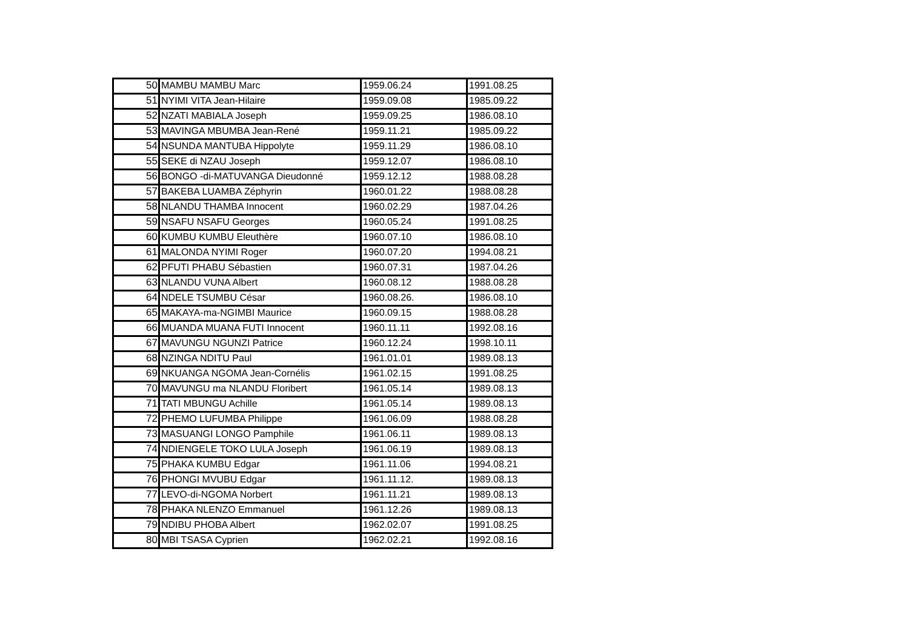| 50 | MAMBU MAMBU Marc | 1959.06.24 | 1991.08.25 |
| 51 | NYIMI VITA Jean-Hilaire | 1959.09.08 | 1985.09.22 |
| 52 | NZATI MABIALA Joseph | 1959.09.25 | 1986.08.10 |
| 53 | MAVINGA MBUMBA Jean-René | 1959.11.21 | 1985.09.22 |
| 54 | NSUNDA MANTUBA Hippolyte | 1959.11.29 | 1986.08.10 |
| 55 | SEKE di NZAU Joseph | 1959.12.07 | 1986.08.10 |
| 56 | BONGO -di-MATUVANGA Dieudonné | 1959.12.12 | 1988.08.28 |
| 57 | BAKEBA LUAMBA Zéphyrin | 1960.01.22 | 1988.08.28 |
| 58 | NLANDU THAMBA Innocent | 1960.02.29 | 1987.04.26 |
| 59 | NSAFU NSAFU Georges | 1960.05.24 | 1991.08.25 |
| 60 | KUMBU KUMBU Eleuthère | 1960.07.10 | 1986.08.10 |
| 61 | MALONDA NYIMI Roger | 1960.07.20 | 1994.08.21 |
| 62 | PFUTI PHABU Sébastien | 1960.07.31 | 1987.04.26 |
| 63 | NLANDU VUNA Albert | 1960.08.12 | 1988.08.28 |
| 64 | NDELE TSUMBU César | 1960.08.26. | 1986.08.10 |
| 65 | MAKAYA-ma-NGIMBI Maurice | 1960.09.15 | 1988.08.28 |
| 66 | MUANDA MUANA FUTI Innocent | 1960.11.11 | 1992.08.16 |
| 67 | MAVUNGU NGUNZI Patrice | 1960.12.24 | 1998.10.11 |
| 68 | NZINGA NDITU Paul | 1961.01.01 | 1989.08.13 |
| 69 | NKUANGA NGOMA Jean-Cornélis | 1961.02.15 | 1991.08.25 |
| 70 | MAVUNGU ma NLANDU Floribert | 1961.05.14 | 1989.08.13 |
| 71 | TATI MBUNGU Achille | 1961.05.14 | 1989.08.13 |
| 72 | PHEMO LUFUMBA Philippe | 1961.06.09 | 1988.08.28 |
| 73 | MASUANGI LONGO Pamphile | 1961.06.11 | 1989.08.13 |
| 74 | NDIENGELE TOKO LULA Joseph | 1961.06.19 | 1989.08.13 |
| 75 | PHAKA KUMBU Edgar | 1961.11.06 | 1994.08.21 |
| 76 | PHONGI MVUBU Edgar | 1961.11.12. | 1989.08.13 |
| 77 | LEVO-di-NGOMA Norbert | 1961.11.21 | 1989.08.13 |
| 78 | PHAKA NLENZO Emmanuel | 1961.12.26 | 1989.08.13 |
| 79 | NDIBU PHOBA Albert | 1962.02.07 | 1991.08.25 |
| 80 | MBI TSASA Cyprien | 1962.02.21 | 1992.08.16 |